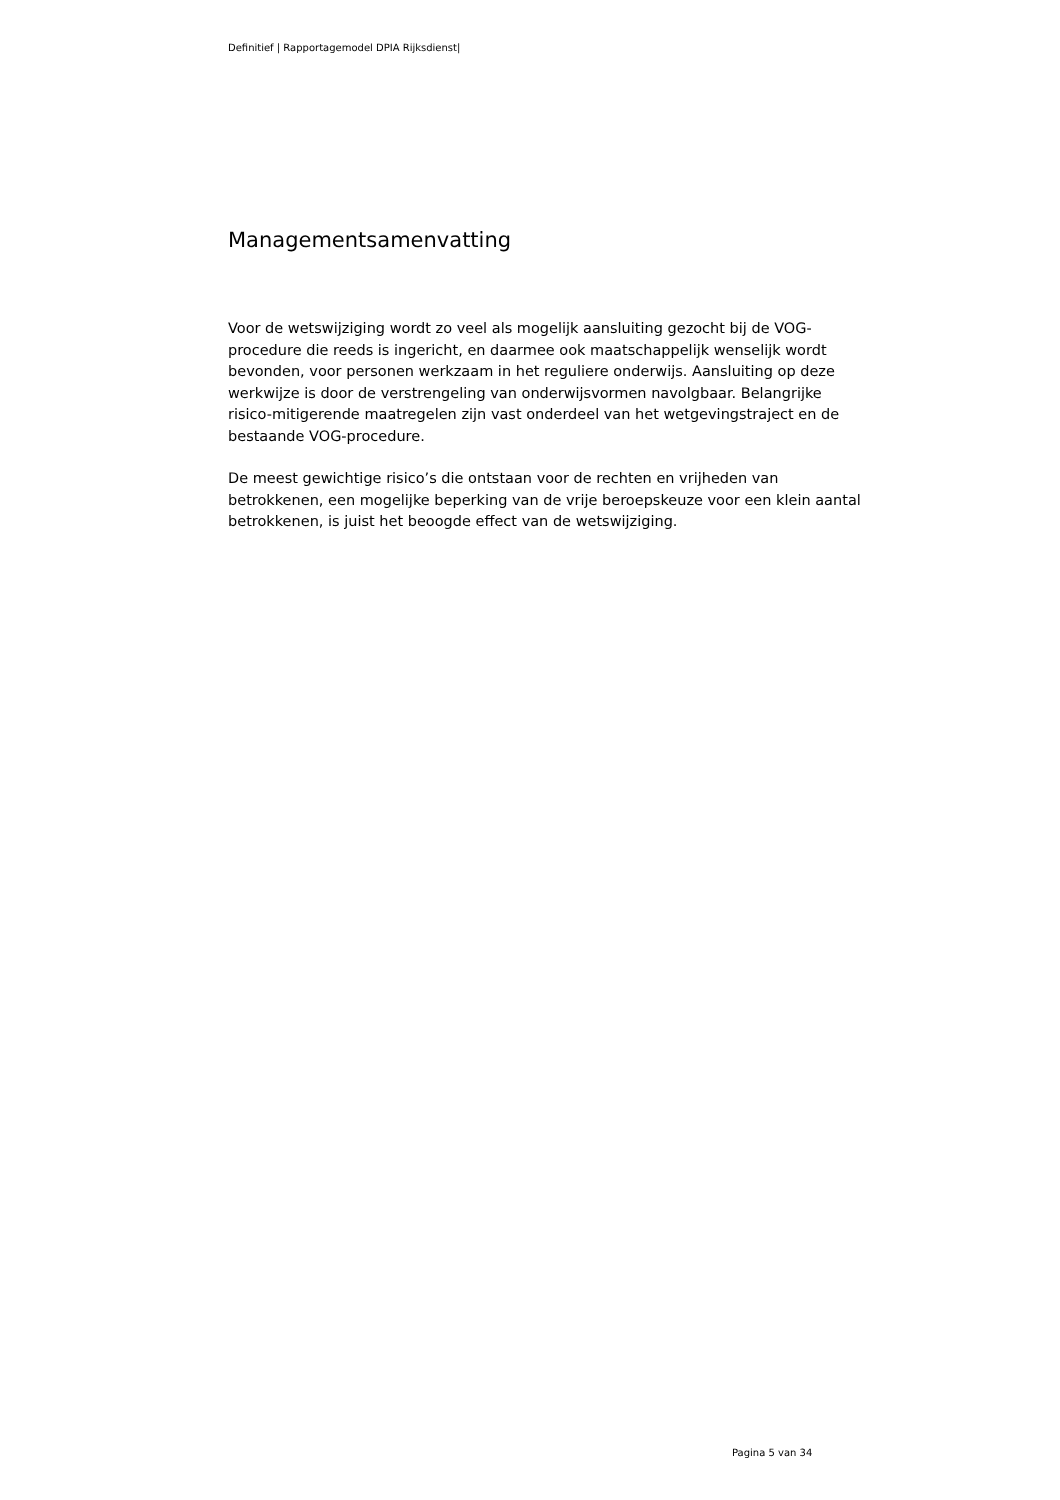Definitief | Rapportagemodel DPIA Rijksdienst|
Managementsamenvatting
Voor de wetswijziging wordt zo veel als mogelijk aansluiting gezocht bij de VOG-procedure die reeds is ingericht, en daarmee ook maatschappelijk wenselijk wordt bevonden, voor personen werkzaam in het reguliere onderwijs. Aansluiting op deze werkwijze is door de verstrengeling van onderwijsvormen navolgbaar. Belangrijke risico-mitigerende maatregelen zijn vast onderdeel van het wetgevingstraject en de bestaande VOG-procedure.
De meest gewichtige risico’s die ontstaan voor de rechten en vrijheden van betrokkenen, een mogelijke beperking van de vrije beroepskeuze voor een klein aantal betrokkenen, is juist het beoogde effect van de wetswijziging.
Pagina 5 van 34